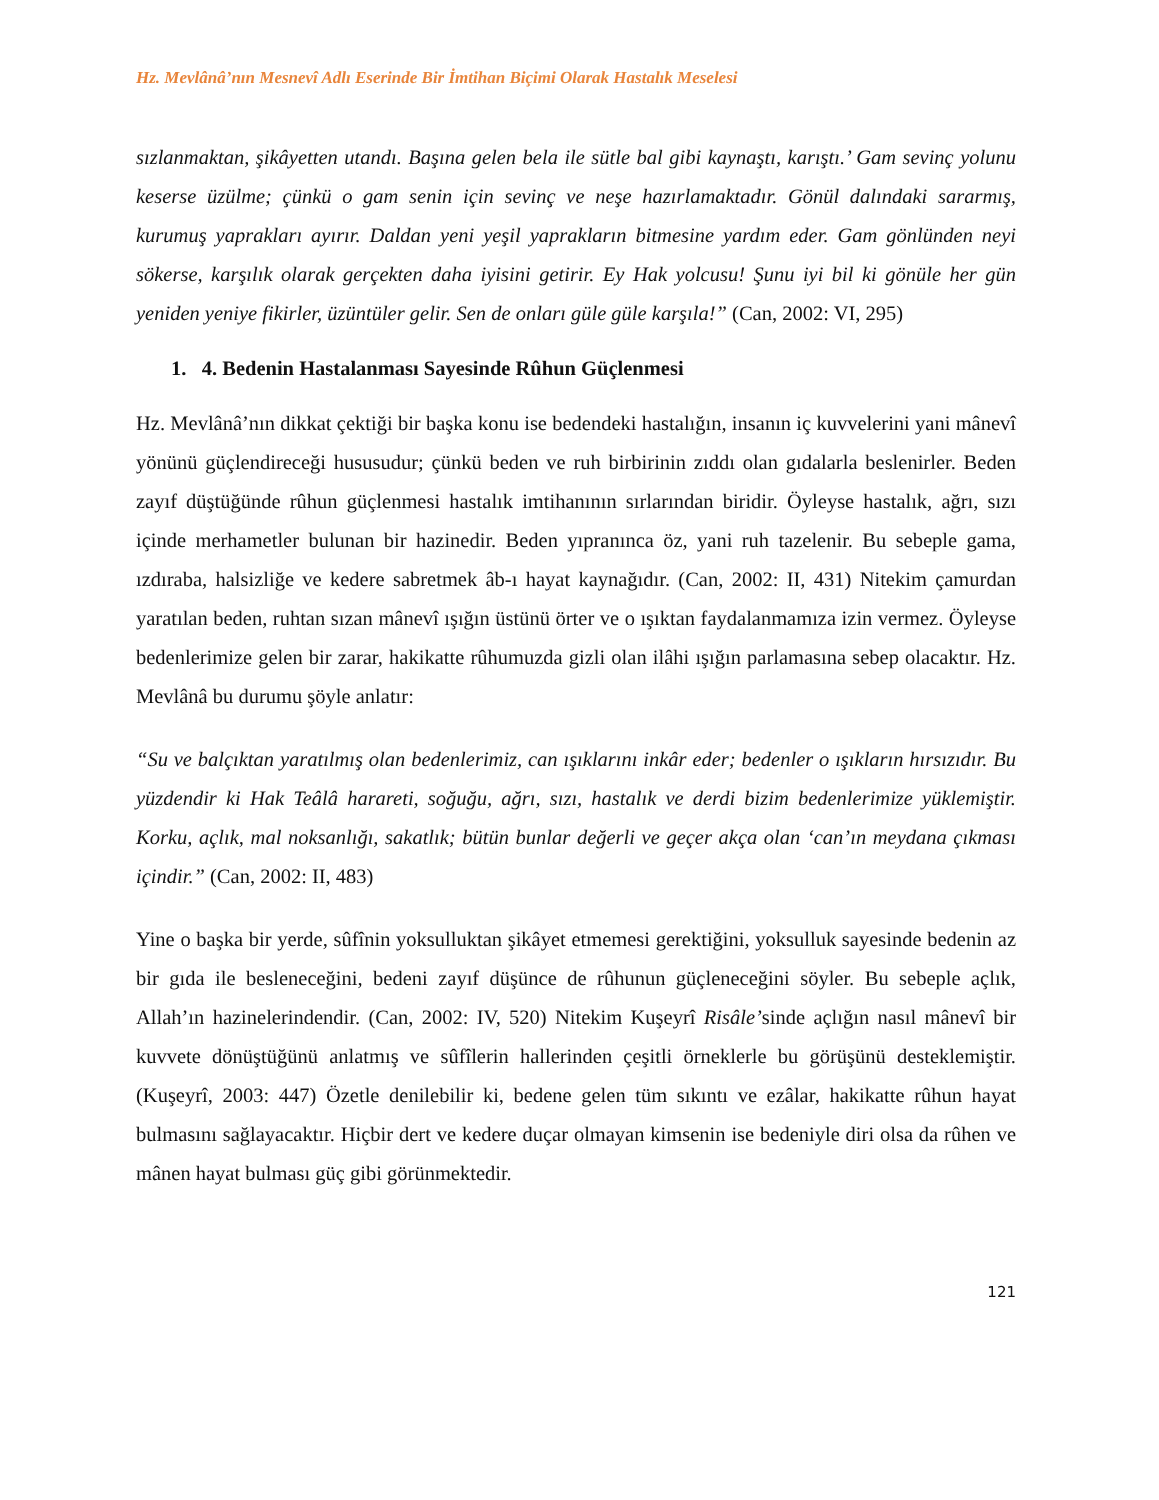Hz. Mevlânâ’nın Mesnevî Adlı Eserinde Bir İmtihan Biçimi Olarak Hastalık Meselesi
sızlanmaktan, şikâyetten utandı. Başına gelen bela ile sütle bal gibi kaynaştı, karıştı.’ Gam sevinç yolunu keserse üzülme; çünkü o gam senin için sevinç ve neşe hazırlamaktadır. Gönül dalındaki sararmış, kurumuş yaprakları ayırır. Daldan yeni yeşil yaprakların bitmesine yardım eder. Gam gönlünden neyi sökerse, karşılık olarak gerçekten daha iyisini getirir. Ey Hak yolcusu! Şunu iyi bil ki gönüle her gün yeniden yeniye fikirler, üzüntüler gelir. Sen de onları güle güle karşıla!” (Can, 2002: VI, 295)
1. 4. Bedenin Hastalanması Sayesinde Rûhun Güçlenmesi
Hz. Mevlânâ’nın dikkat çektiği bir başka konu ise bedendeki hastalığın, insanın iç kuvvelerini yani mânevî yönünü güçlendireceği hususudur; çünkü beden ve ruh birbirinin zıddı olan gıdalarla beslenirler. Beden zayıf düştüğünde rûhun güçlenmesi hastalık imtihanının sırlarından biridir. Öyleyse hastalık, ağrı, sızı içinde merhametler bulunan bir hazinedir. Beden yıpranınca öz, yani ruh tazelenir. Bu sebeple gama, ızdıraba, halsizliğe ve kedere sabretmek âb-ı hayat kaynağıdır. (Can, 2002: II, 431) Nitekim çamurdan yaratılan beden, ruhtan sızan mânevî ışığın üstünü örter ve o ışıktan faydalanmamıza izin vermez. Öyleyse bedenlerimize gelen bir zarar, hakikatte rûhumuzda gizli olan ilâhi ışığın parlamasına sebep olacaktır. Hz. Mevlânâ bu durumu şöyle anlatır:
“Su ve balçıktan yaratılmış olan bedenlerimiz, can ışıklarını inkâr eder; bedenler o ışıkların hırsızıdır. Bu yüzdendir ki Hak Teâlâ harareti, soğuğu, ağrı, sızı, hastalık ve derdi bizim bedenlerimize yüklemiştir. Korku, açlık, mal noksanlığı, sakatlık; bütün bunlar değerli ve geçer akça olan ‘can’ın meydana çıkması içindir.” (Can, 2002: II, 483)
Yine o başka bir yerde, sûfînin yoksulluktan şikâyet etmemesi gerektiğini, yoksulluk sayesinde bedenin az bir gıda ile besleneceğini, bedeni zayıf düşünce de rûhunun güçleneceğini söyler. Bu sebeple açlık, Allah’ın hazinelerindendir. (Can, 2002: IV, 520) Nitekim Kuşeyrî Risâle’sinde açlığın nasıl mânevî bir kuvvete dönüştüğünü anlatmış ve sûfîlerin hallerinden çeşitli örneklerle bu görüşünü desteklemiştir. (Kuşeyrî, 2003: 447) Özetle denilebilir ki, bedene gelen tüm sıkıntı ve ezâlar, hakikatte rûhun hayat bulmasını sağlayacaktır. Hiçbir dert ve kedere duçar olmayan kimsenin ise bedeniyle diri olsa da rûhen ve mânen hayat bulması güç gibi görünmektedir.
121